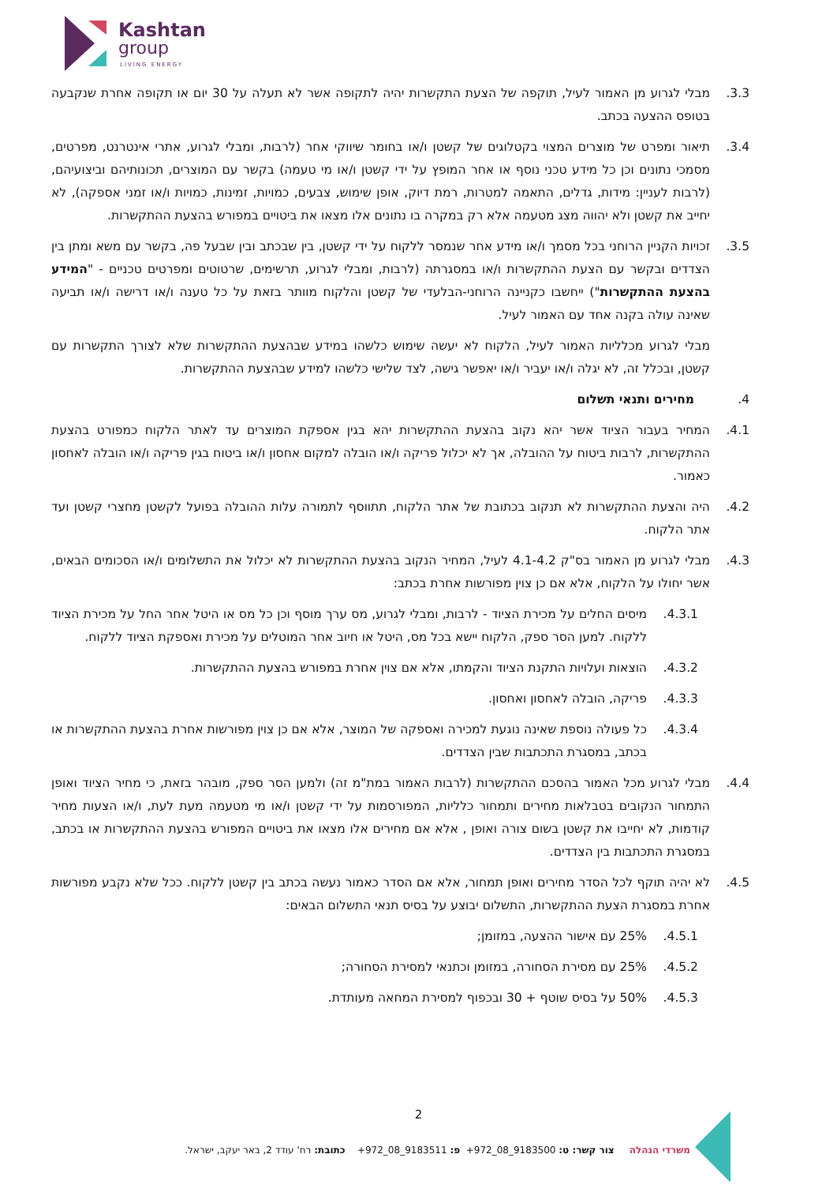Kashtan
group
LIVING ENERGY
3.3. מבלי לגרוע מן האמור לעיל, תוקפה של הצעת התקשרות יהיה לתקופה אשר לא תעלה על 30 יום או תקופה אחרת שנקבעה בטופס ההצעה בכתב.
3.4. תיאור ומפרט של מוצרים המצוי בקטלוגים של קשטן ו/או בחומר שיווקי אחר (לרבות, ומבלי לגרוע, אתרי אינטרנט, מפרטים, מסמכי נתונים וכן כל מידע טכני נוסף או אחר המופץ על ידי קשטן ו/או מי טעמה) בקשר עם המוצרים, תכונותיהם וביצועיהם, (לרבות לעניין: מידות, גדלים, התאמה למטרות, רמת דיוק, אופן שימוש, צבעים, כמויות, זמינות, כמויות ו/או זמני אספקה), לא יחייב את קשטן ולא יהווה מצג מטעמה אלא רק במקרה בו נתונים אלו מצאו את ביטויים במפורש בהצעת ההתקשרות.
3.5. זכויות הקניין הרוחני בכל מסמך ו/או מידע אחר שנמסר ללקוח על ידי קשטן, בין שבכתב ובין שבעל פה, בקשר עם משא ומתן בין הצדדים ובקשר עם הצעת ההתקשרות ו/או במסגרתה (לרבות, ומבלי לגרוע, תרשימים, שרטוטים ומפרטים טכניים - "המידע בהצעת ההתקשרות") ייחשבו כקניינה הרוחני-הבלעדי של קשטן והלקוח מוותר בזאת על כל טענה ו/או דרישה ו/או תביעה שאינה עולה בקנה אחד עם האמור לעיל.
מבלי לגרוע מכלליות האמור לעיל, הלקוח לא יעשה שימוש כלשהו במידע שבהצעת ההתקשרות שלא לצורך התקשרות עם קשטן, ובכלל זה, לא יגלה ו/או יעביר ו/או יאפשר גישה, לצד שלישי כלשהו למידע שבהצעת ההתקשרות.
4. מחירים ותנאי תשלום
4.1. המחיר בעבור הציוד אשר יהא נקוב בהצעת ההתקשרות יהא בגין אספקת המוצרים עד לאתר הלקוח כמפורט בהצעת ההתקשרות, לרבות ביטוח על ההובלה, אך לא יכלול פריקה ו/או הובלה למקום אחסון ו/או ביטוח בגין פריקה ו/או הובלה לאחסון כאמור.
4.2. היה והצעת ההתקשרות לא תנקוב בכתובת של אתר הלקוח, תתווסף לתמורה עלות ההובלה בפועל לקשטן מחצרי קשטן ועד אתר הלקוח.
4.3. מבלי לגרוע מן האמור בס"ק 4.1-4.2 לעיל, המחיר הנקוב בהצעת ההתקשרות לא יכלול את התשלומים ו/או הסכומים הבאים, אשר יחולו על הלקוח, אלא אם כן צוין מפורשות אחרת בכתב:
4.3.1. מיסים החלים על מכירת הציוד - לרבות, ומבלי לגרוע, מס ערך מוסף וכן כל מס או היטל אחר החל על מכירת הציוד ללקוח. למען הסר ספק, הלקוח יישא בכל מס, היטל או חיוב אחר המוטלים על מכירת ואספקת הציוד ללקוח.
4.3.2. הוצאות ועלויות התקנת הציוד והקמתו, אלא אם צוין אחרת במפורש בהצעת ההתקשרות.
4.3.3. פריקה, הובלה לאחסון ואחסון.
4.3.4. כל פעולה נוספת שאינה נוגעת למכירה ואספקה של המוצר, אלא אם כן צוין מפורשות אחרת בהצעת ההתקשרות או בכתב, במסגרת התכתבות שבין הצדדים.
4.4. מבלי לגרוע מכל האמור בהסכם ההתקשרות (לרבות האמור במת"מ זה) ולמען הסר ספק, מובהר בזאת, כי מחיר הציוד ואופן התמחור הנקובים בטבלאות מחירים ותמחור כלליות, המפורסמות על ידי קשטן ו/או מי מטעמה מעת לעת, ו/או הצעות מחיר קודמות, לא יחייבו את קשטן בשום צורה ואופן , אלא אם מחירים אלו מצאו את ביטויים המפורש בהצעת ההתקשרות או בכתב, במסגרת התכתבות בין הצדדים.
4.5. לא יהיה תוקף לכל הסדר מחירים ואופן תמחור, אלא אם הסדר כאמור נעשה בכתב בין קשטן ללקוח. ככל שלא נקבע מפורשות אחרת במסגרת הצעת ההתקשרות, התשלום יבוצע על בסיס תנאי התשלום הבאים:
4.5.1. 25% עם אישור ההצעה, במזומן;
4.5.2. 25% עם מסירת הסחורה, במזומן וכתנאי למסירת הסחורה;
4.5.3. 50% על בסיס שוטף + 30 ובכפוף למסירת המחאה מעותדת.
2
משרדי הנהלה צור קשר: ט: 9183500_08_972+ פ: 9183511_08_972+ כתובת: רח' עודד 2, באר יעקב, ישראל.